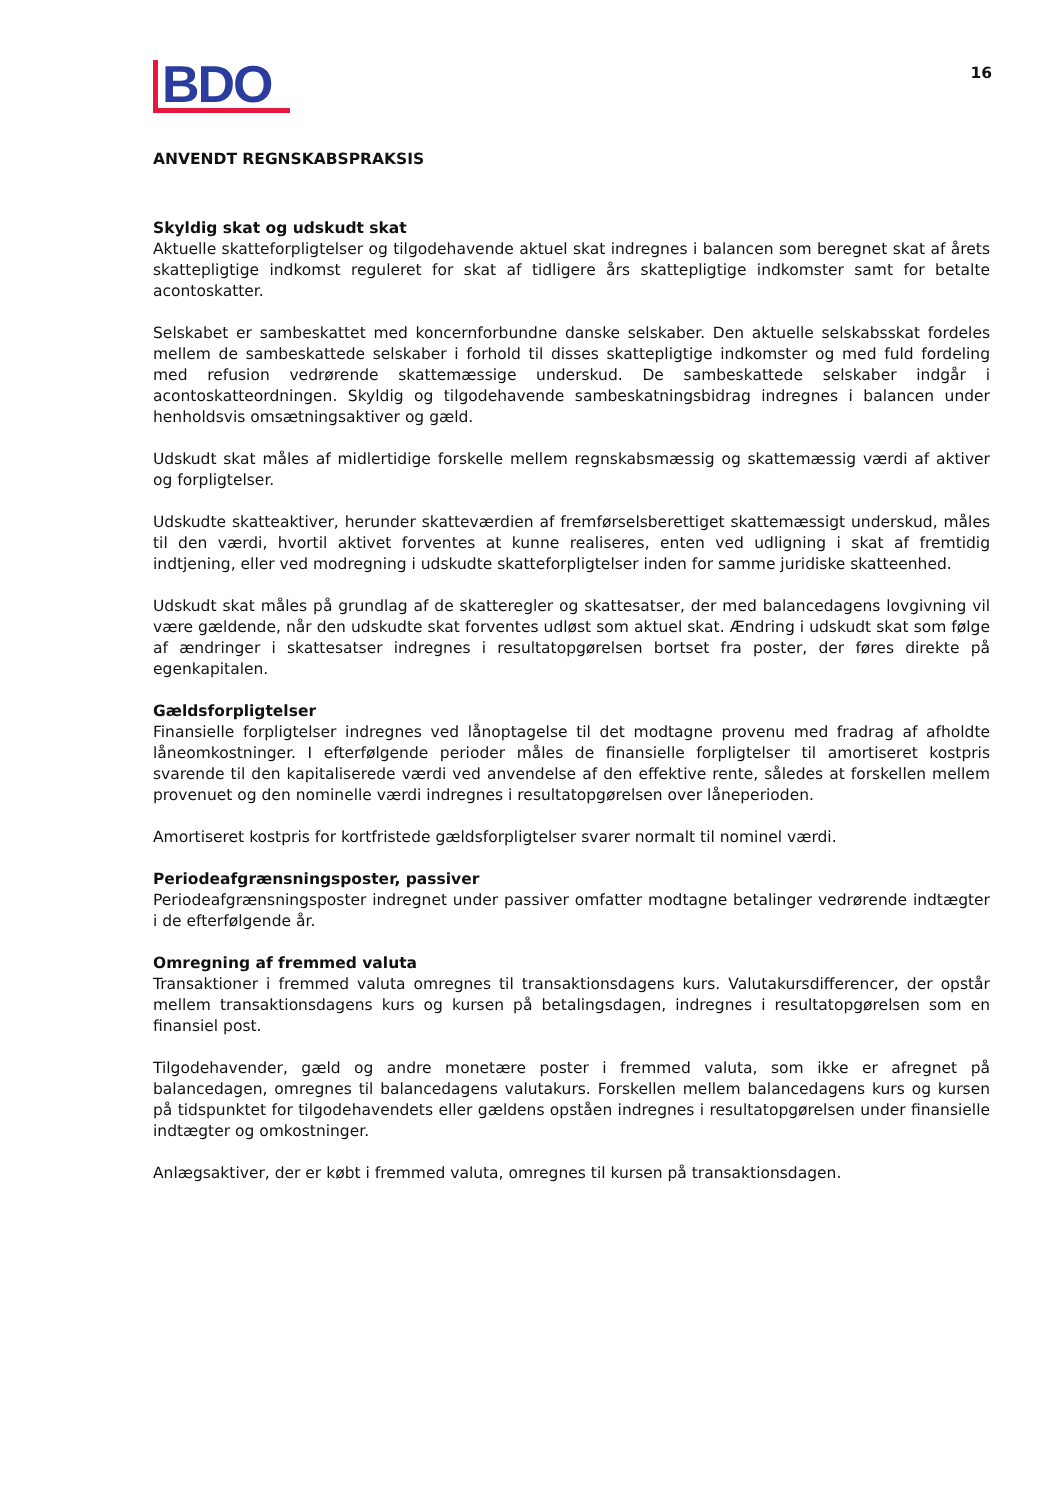BDO
16
ANVENDT REGNSKABSPRAKSIS
Skyldig skat og udskudt skat
Aktuelle skatteforpligtelser og tilgodehavende aktuel skat indregnes i balancen som beregnet skat af årets skattepligtige indkomst reguleret for skat af tidligere års skattepligtige indkomster samt for betalte acontoskatter.
Selskabet er sambeskattet med koncernforbundne danske selskaber. Den aktuelle selskabsskat fordeles mellem de sambeskattede selskaber i forhold til disses skattepligtige indkomster og med fuld fordeling med refusion vedrørende skattemæssige underskud. De sambeskattede selskaber indgår i acontoskatteordningen. Skyldig og tilgodehavende sambeskatningsbidrag indregnes i balancen under henholdsvis omsætningsaktiver og gæld.
Udskudt skat måles af midlertidige forskelle mellem regnskabsmæssig og skattemæssig værdi af aktiver og forpligtelser.
Udskudte skatteaktiver, herunder skatteværdien af fremførselsberettiget skattemæssigt underskud, måles til den værdi, hvortil aktivet forventes at kunne realiseres, enten ved udligning i skat af fremtidig indtjening, eller ved modregning i udskudte skatteforpligtelser inden for samme juridiske skatteenhed.
Udskudt skat måles på grundlag af de skatteregler og skattesatser, der med balancedagens lovgivning vil være gældende, når den udskudte skat forventes udløst som aktuel skat. Ændring i udskudt skat som følge af ændringer i skattesatser indregnes i resultatopgørelsen bortset fra poster, der føres direkte på egenkapitalen.
Gældsforpligtelser
Finansielle forpligtelser indregnes ved lånoptagelse til det modtagne provenu med fradrag af afholdte låneomkostninger. I efterfølgende perioder måles de finansielle forpligtelser til amortiseret kostpris svarende til den kapitaliserede værdi ved anvendelse af den effektive rente, således at forskellen mellem provenuet og den nominelle værdi indregnes i resultatopgørelsen over låneperioden.
Amortiseret kostpris for kortfristede gældsforpligtelser svarer normalt til nominel værdi.
Periodeafgrænsningsposter, passiver
Periodeafgrænsningsposter indregnet under passiver omfatter modtagne betalinger vedrørende indtægter i de efterfølgende år.
Omregning af fremmed valuta
Transaktioner i fremmed valuta omregnes til transaktionsdagens kurs. Valutakursdifferencer, der opstår mellem transaktionsdagens kurs og kursen på betalingsdagen, indregnes i resultatopgørelsen som en finansiel post.
Tilgodehavender, gæld og andre monetære poster i fremmed valuta, som ikke er afregnet på balancedagen, omregnes til balancedagens valutakurs. Forskellen mellem balancedagens kurs og kursen på tidspunktet for tilgodehavendets eller gældens opståen indregnes i resultatopgørelsen under finansielle indtægter og omkostninger.
Anlægsaktiver, der er købt i fremmed valuta, omregnes til kursen på transaktionsdagen.